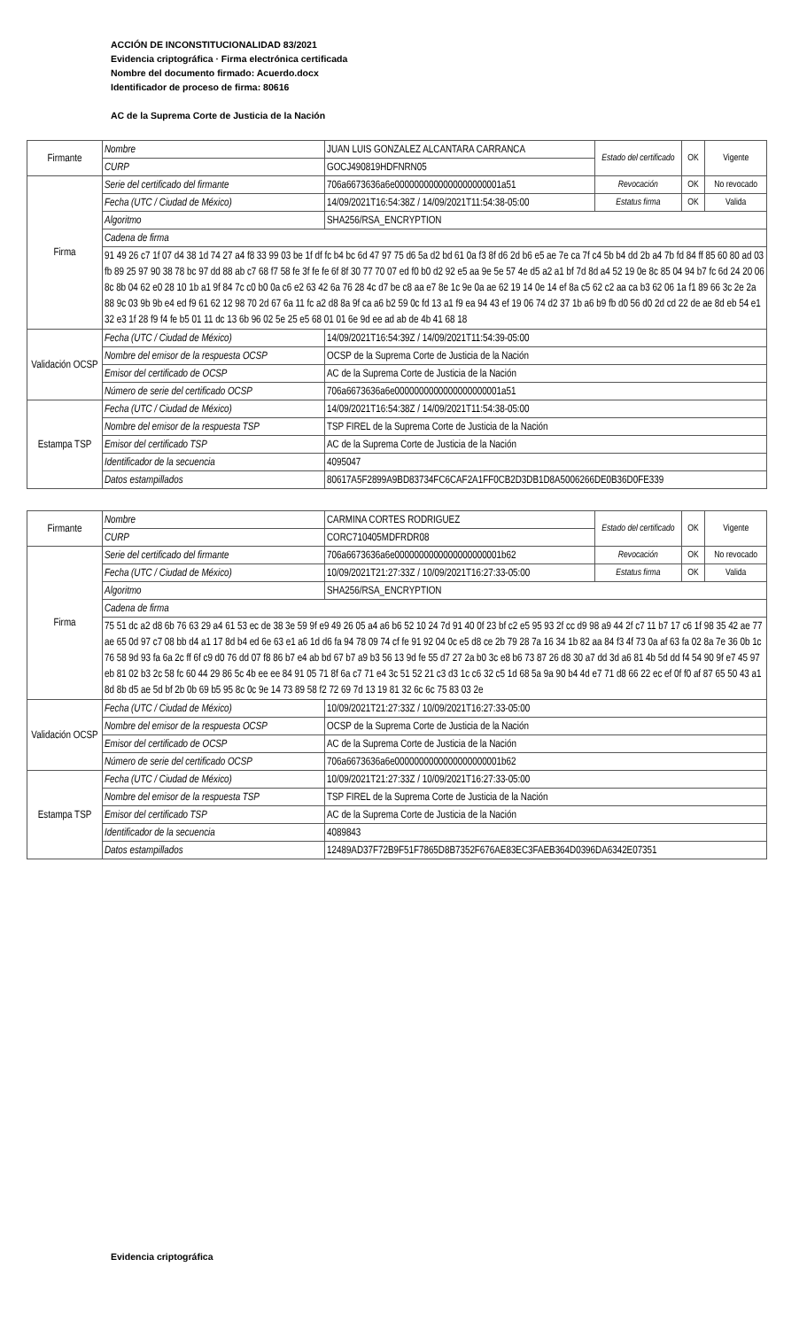ACCIÓN DE INCONSTITUCIONALIDAD 83/2021
Evidencia criptográfica · Firma electrónica certificada
Nombre del documento firmado: Acuerdo.docx
Identificador de proceso de firma: 80616
AC de la Suprema Corte de Justicia de la Nación
| Firmante | Nombre | JUAN LUIS GONZALEZ ALCANTARA CARRANCA | Estado del certificado | OK | Vigente |
| | CURP | GOCJ490819HDFNRN05 | | | |
| Firma | Serie del certificado del firmante | 706a6673636a6e0000000000000000000001a51 | Revocación | OK | No revocado |
| | Fecha (UTC / Ciudad de México) | 14/09/2021T16:54:38Z / 14/09/2021T11:54:38-05:00 | Estatus firma | OK | Valida |
| | Algoritmo | SHA256/RSA_ENCRYPTION | | | |
| | Cadena de firma | | | | |
| | 91 49 26 c7 1f 07 d4 38 1d 74 27 a4 f8 33 99 03 be 1f df fc b4 bc 6d 47 97 75 d6 5a d2 bd 61 0a f3 8f d6 2d b6 e5 ae 7e ca 7f c4 5b b4 dd 2b a4 7b fd 84 ff 85 60 80 ad 03 fb 89 25 97 90 38 78 bc 97 dd 88 ab c7 68 f7 58 fe 3f fe fe 6f 8f 30 77 70 07 ed f0 b0 d2 92 e5 aa 9e 5e 57 4e d5 a2 a1 bf 7d 8d a4 52 19 0e 8c 85 04 94 b7 fc 6d 24 20 06 8c 8b 04 62 e0 28 10 1b a1 9f 84 7c c0 b0 0a c6 e2 63 42 6a 76 28 4c d7 be c8 aa e7 8e 1c 9e 0a ae 62 19 14 0e 14 ef 8a c5 62 c2 aa ca b3 62 06 1a f1 89 66 3c 2e 2a 88 9c 03 9b 9b e4 ed f9 61 62 12 98 70 2d 67 6a 11 fc a2 d8 8a 9f ca a6 b2 59 0c fd 13 a1 f9 ea 94 43 ef 19 06 74 d2 37 1b a6 b9 fb d0 56 d0 2d cd 22 de ae 8d eb 54 e1 32 e3 1f 28 f9 f4 fe b5 01 11 dc 13 6b 96 02 5e 25 e5 68 01 01 6e 9d ee ad ab de 4b 41 68 18 | | | | |
| Validación OCSP | Fecha (UTC / Ciudad de México) | 14/09/2021T16:54:39Z / 14/09/2021T11:54:39-05:00 | | | |
| | Nombre del emisor de la respuesta OCSP | OCSP de la Suprema Corte de Justicia de la Nación | | | |
| | Emisor del certificado de OCSP | AC de la Suprema Corte de Justicia de la Nación | | | |
| | Número de serie del certificado OCSP | 706a6673636a6e0000000000000000000001a51 | | | |
| Estampa TSP | Fecha (UTC / Ciudad de México) | 14/09/2021T16:54:38Z / 14/09/2021T11:54:38-05:00 | | | |
| | Nombre del emisor de la respuesta TSP | TSP FIREL de la Suprema Corte de Justicia de la Nación | | | |
| | Emisor del certificado TSP | AC de la Suprema Corte de Justicia de la Nación | | | |
| | Identificador de la secuencia | 4095047 | | | |
| | Datos estampillados | 80617A5F2899A9BD83734FC6CAF2A1FF0CB2D3DB1D8A5006266DE0B36D0FE339 | | | |
| Firmante | Nombre | CARMINA CORTES RODRIGUEZ | Estado del certificado | OK | Vigente |
| | CURP | CORC710405MDFRDR08 | | | |
| Firma | Serie del certificado del firmante | 706a6673636a6e0000000000000000000001b62 | Revocación | OK | No revocado |
| | Fecha (UTC / Ciudad de México) | 10/09/2021T21:27:33Z / 10/09/2021T16:27:33-05:00 | Estatus firma | OK | Valida |
| | Algoritmo | SHA256/RSA_ENCRYPTION | | | |
| | Cadena de firma | | | | |
| | 75 51 dc a2 d8 6b 76 63 29 a4 61 53 ec de 38 3e 59 9f e9 49 26 05 a4 a6 b6 52 10 24 7d 91 40 0f 23 bf c2 e5 95 93 2f cc d9 98 a9 44 2f c7 11 b7 17 c6 1f 98 35 42 ae 77 ae 65 0d 97 c7 08 bb d4 a1 17 8d b4 ed 6e 63 e1 a6 1d d6 fa 94 78 09 74 cf fe 91 92 04 0c e5 d8 ce 2b 79 28 7a 16 34 1b 82 aa 84 f3 4f 73 0a af 63 fa 02 8a 7e 36 0b 1c 76 58 9d 93 fa 6a 2c ff 6f c9 d0 76 dd 07 f8 86 b7 e4 ab bd 67 b7 a9 b3 56 13 9d fe 55 d7 27 2a b0 3c e8 b6 73 87 26 d8 30 a7 dd 3d a6 81 4b 5d dd f4 54 90 9f e7 45 97 eb 81 02 b3 2c 58 fc 60 44 29 86 5c 4b ee ee 84 91 05 71 8f 6a c7 71 e4 3c 51 52 21 c3 d3 1c c6 32 c5 1d 68 5a 9a 90 b4 4d e7 71 d8 66 22 ec ef 0f f0 af 87 65 50 43 a1 8d 8b d5 ae 5d bf 2b 0b 69 b5 95 8c 0c 9e 14 73 89 58 f2 72 69 7d 13 19 81 32 6c 6c 75 83 03 2e | | | | |
| Validación OCSP | Fecha (UTC / Ciudad de México) | 10/09/2021T21:27:33Z / 10/09/2021T16:27:33-05:00 | | | |
| | Nombre del emisor de la respuesta OCSP | OCSP de la Suprema Corte de Justicia de la Nación | | | |
| | Emisor del certificado de OCSP | AC de la Suprema Corte de Justicia de la Nación | | | |
| | Número de serie del certificado OCSP | 706a6673636a6e0000000000000000000001b62 | | | |
| Estampa TSP | Fecha (UTC / Ciudad de México) | 10/09/2021T21:27:33Z / 10/09/2021T16:27:33-05:00 | | | |
| | Nombre del emisor de la respuesta TSP | TSP FIREL de la Suprema Corte de Justicia de la Nación | | | |
| | Emisor del certificado TSP | AC de la Suprema Corte de Justicia de la Nación | | | |
| | Identificador de la secuencia | 4089843 | | | |
| | Datos estampillados | 12489AD37F72B9F51F7865D8B7352F676AE83EC3FAEB364D0396DA6342E07351 | | | |
Evidencia criptográfica